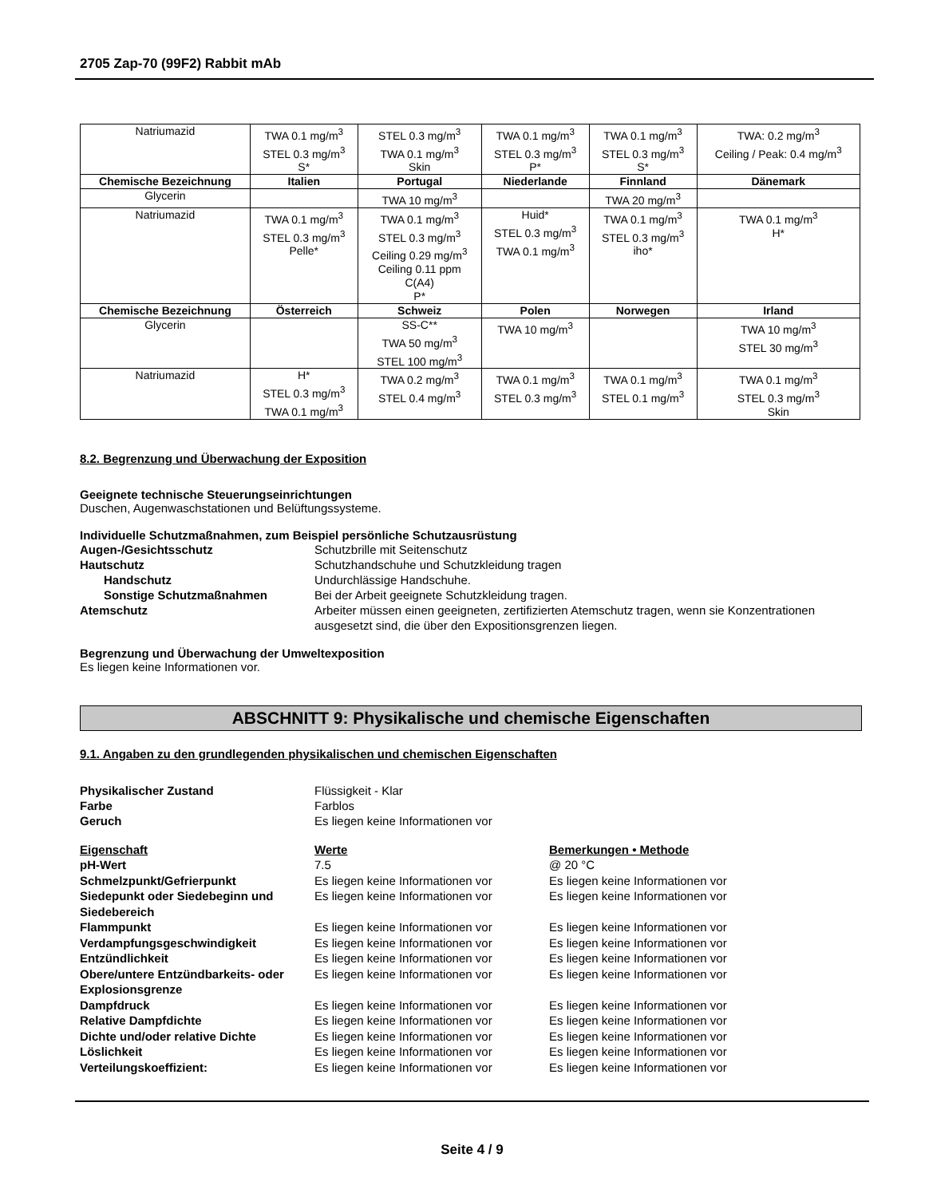2705 Zap-70 (99F2) Rabbit mAb
| Natriumazid | TWA 0.1 mg/m<sup>3</sup> STEL 0.3 mg/m<sup>3</sup> S* | STEL 0.3 mg/m<sup>3</sup> TWA 0.1 mg/m<sup>3</sup> Skin | TWA 0.1 mg/m<sup>3</sup> STEL 0.3 mg/m<sup>3</sup> P* | TWA 0.1 mg/m<sup>3</sup> STEL 0.3 mg/m<sup>3</sup> S* | TWA: 0.2 mg/m<sup>3</sup> Ceiling / Peak: 0.4 mg/m<sup>3</sup> |
| Chemische Bezeichnung | Italien | Portugal | Niederlande | Finnland | Dänemark |
| Glycerin | | TWA 10 mg/m<sup>3</sup> | | TWA 20 mg/m<sup>3</sup> | |
| Natriumazid | TWA 0.1 mg/m<sup>3</sup> STEL 0.3 mg/m<sup>3</sup> Pelle* | TWA 0.1 mg/m<sup>3</sup> STEL 0.3 mg/m<sup>3</sup> Ceiling 0.29 mg/m<sup>3</sup> Ceiling 0.11 ppm C(A4) P* | Huid* STEL 0.3 mg/m<sup>3</sup> TWA 0.1 mg/m<sup>3</sup> | TWA 0.1 mg/m<sup>3</sup> STEL 0.3 mg/m<sup>3</sup> iho* | TWA 0.1 mg/m<sup>3</sup> H* |
| Chemische Bezeichnung | Österreich | Schweiz | Polen | Norwegen | Irland |
| Glycerin | | SS-C** TWA 50 mg/m<sup>3</sup> STEL 100 mg/m<sup>3</sup> | TWA 10 mg/m<sup>3</sup> | | TWA 10 mg/m<sup>3</sup> STEL 30 mg/m<sup>3</sup> |
| Natriumazid | H* STEL 0.3 mg/m<sup>3</sup> TWA 0.1 mg/m<sup>3</sup> | TWA 0.2 mg/m<sup>3</sup> STEL 0.4 mg/m<sup>3</sup> | TWA 0.1 mg/m<sup>3</sup> STEL 0.3 mg/m<sup>3</sup> | TWA 0.1 mg/m<sup>3</sup> STEL 0.1 mg/m<sup>3</sup> | TWA 0.1 mg/m<sup>3</sup> STEL 0.3 mg/m<sup>3</sup> Skin |
8.2. Begrenzung und Überwachung der Exposition
Geeignete technische Steuerungseinrichtungen
Duschen, Augenwaschstationen und Belüftungssysteme.
Individuelle Schutzmaßnahmen, zum Beispiel persönliche Schutzausrüstung
Augen-/Gesichtsschutz Schutzbrille mit Seitenschutz Hautschutz Schutzhandschuhe und Schutzkleidung tragen Handschutz Undurchlässige Handschuhe. Sonstige Schutzmaßnahmen Bei der Arbeit geeignete Schutzkleidung tragen. Atemschutz Arbeiter müssen einen geeigneten, zertifizierten Atemschutz tragen, wenn sie Konzentrationen ausgesetzt sind, die über den Expositionsgrenzen liegen.
Begrenzung und Überwachung der Umweltexposition
Es liegen keine Informationen vor.
ABSCHNITT 9: Physikalische und chemische Eigenschaften
9.1. Angaben zu den grundlegenden physikalischen und chemischen Eigenschaften
Physikalischer Zustand Flüssigkeit - Klar Farbe Farblos Geruch Es liegen keine Informationen vor
Eigenschaft Werte Bemerkungen • Methode pH-Wert 7.5 @ 20 °C Schmelzpunkt/Gefrierpunkt Es liegen keine Informationen vor Es liegen keine Informationen vor Siedepunkt oder Siedebeginn und Siedebereich Es liegen keine Informationen vor Es liegen keine Informationen vor Flammpunkt Es liegen keine Informationen vor Es liegen keine Informationen vor Verdampfungsgeschwindigkeit Es liegen keine Informationen vor Es liegen keine Informationen vor Entzündlichkeit Es liegen keine Informationen vor Es liegen keine Informationen vor Obere/untere Entzündbarkeits- oder Explosionsgrenze Es liegen keine Informationen vor Es liegen keine Informationen vor Dampfdruck Es liegen keine Informationen vor Es liegen keine Informationen vor Relative Dampfdichte Es liegen keine Informationen vor Es liegen keine Informationen vor Dichte und/oder relative Dichte Es liegen keine Informationen vor Es liegen keine Informationen vor Löslichkeit Es liegen keine Informationen vor Es liegen keine Informationen vor Verteilungskoeffizient: Es liegen keine Informationen vor Es liegen keine Informationen vor
Seite 4 / 9